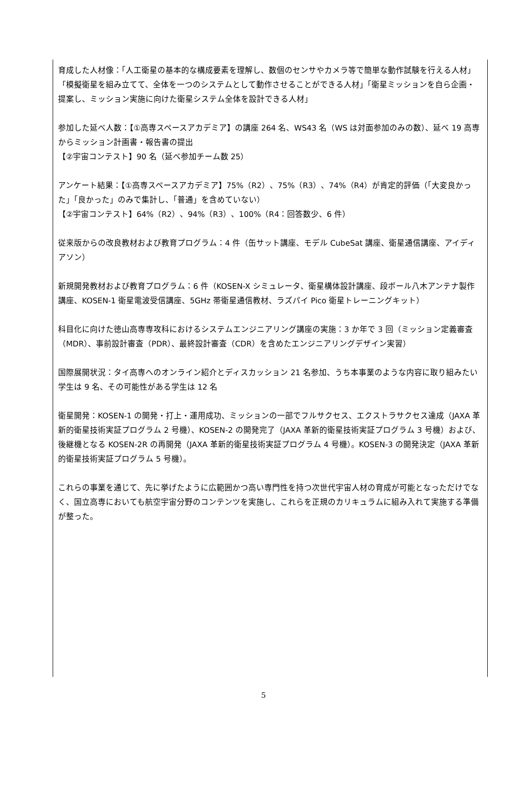育成した人材像：「人工衛星の基本的な構成要素を理解し、数個のセンサやカメラ等で簡単な動作試験を行える人材」「模擬衛星を組み立てて、全体を一つのシステムとして動作させることができる人材」「衛星ミッションを自ら企画・提案し、ミッション実施に向けた衛星システム全体を設計できる人材」
参加した延べ人数：【①高専スペースアカデミア】の講座 264 名、WS43 名（WS は対面参加のみの数）、延べ 19 高専からミッション計画書・報告書の提出
【②宇宙コンテスト】90 名（延べ参加チーム数 25）
アンケート結果：【①高専スペースアカデミア】75%（R2）、75%（R3）、74%（R4）が肯定的評価（「大変良かった」「良かった」のみで集計し、「普通」を含めていない）
【②宇宙コンテスト】64%（R2）、94%（R3）、100%（R4：回答数少、6 件）
従来版からの改良教材および教育プログラム：4 件（缶サット講座、モデル CubeSat 講座、衛星通信講座、アイディアソン）
新規開発教材および教育プログラム：6 件（KOSEN-X シミュレータ、衛星構体設計講座、段ボール八木アンテナ製作講座、KOSEN-1 衛星電波受信講座、5GHz 帯衛星通信教材、ラズパイ Pico 衛星トレーニングキット）
科目化に向けた徳山高専専攻科におけるシステムエンジニアリング講座の実施：3 か年で 3 回（ミッション定義審査（MDR）、事前設計審査（PDR）、最終設計審査（CDR）を含めたエンジニアリングデザイン実習）
国際展開状況：タイ高専へのオンライン紹介とディスカッション 21 名参加、うち本事業のような内容に取り組みたい学生は 9 名、その可能性がある学生は 12 名
衛星開発：KOSEN-1 の開発・打上・運用成功、ミッションの一部でフルサクセス、エクストラサクセス達成（JAXA 革新的衛星技術実証プログラム 2 号機）、KOSEN-2 の開発完了（JAXA 革新的衛星技術実証プログラム 3 号機）および、後継機となる KOSEN-2R の再開発（JAXA 革新的衛星技術実証プログラム 4 号機）。KOSEN-3 の開発決定（JAXA 革新的衛星技術実証プログラム 5 号機）。
これらの事業を通じて、先に挙げたように広範囲かつ高い専門性を持つ次世代宇宙人材の育成が可能となっただけでなく、国立高専においても航空宇宙分野のコンテンツを実施し、これらを正規のカリキュラムに組み入れて実施する準備が整った。
5